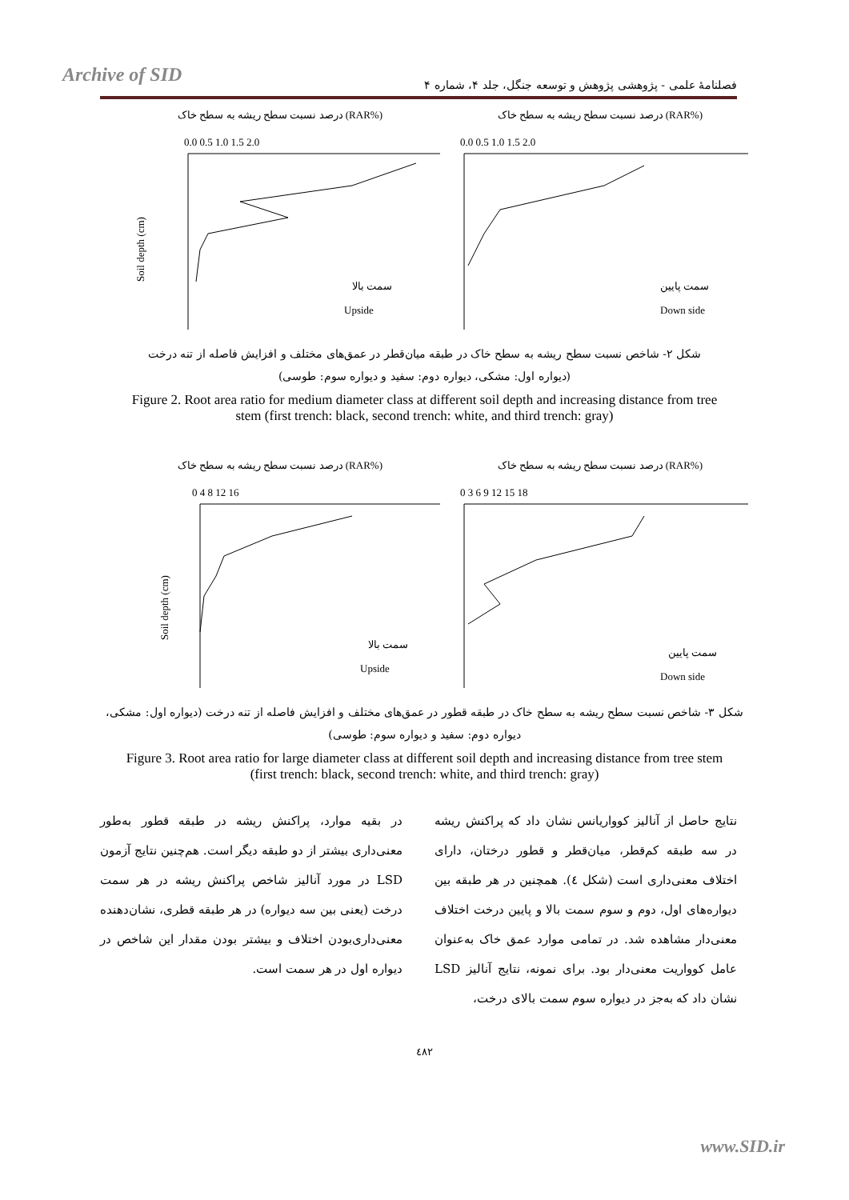Archive of SID
فصلنامهٔ علمی - پژوهشی پژوهش و توسعه جنگل، جلد ۴، شماره ۴
درصد نسبت سطح ریشه به سطح خاک (RAR%)
0.0 0.5 1.0 1.5 2.0
Soil depth (cm)
سمت بالا
Upside
درصد نسبت سطح ریشه به سطح خاک (RAR%)
0.0 0.5 1.0 1.5 2.0
سمت پایین
Down side
شکل ۲- شاخص نسبت سطح ریشه به سطح خاک در طبقه میان‌قطر در عمق‌های مختلف و افزایش فاصله از تنه درخت
(دیواره اول: مشکی، دیواره دوم: سفید و دیواره سوم: طوسی)
Figure 2. Root area ratio for medium diameter class at different soil depth and increasing distance from tree stem (first trench: black, second trench: white, and third trench: gray)
درصد نسبت سطح ریشه به سطح خاک (RAR%)
0 4 8 12 16
Soil depth (cm)
سمت بالا
Upside
درصد نسبت سطح ریشه به سطح خاک (RAR%)
0 3 6 9 12 15 18
سمت پایین
Down side
شکل ۳- شاخص نسبت سطح ریشه به سطح خاک در طبقه قطور در عمق‌های مختلف و افزایش فاصله از تنه درخت (دیواره اول: مشکی، دیواره دوم: سفید و دیواره سوم: طوسی)
Figure 3. Root area ratio for large diameter class at different soil depth and increasing distance from tree stem (first trench: black, second trench: white, and third trench: gray)
در بقیه موارد، پراکنش ریشه در طبقه قطور به‌طور معنی‌داری بیشتر از دو طبقه دیگر است. هم‌چنین نتایج آزمون LSD در مورد آنالیز شاخص پراکنش ریشه در هر سمت درخت (یعنی بین سه دیواره) در هر طبقه قطری، نشان‌دهنده معنی‌داری‌بودن اختلاف و بیشتر بودن مقدار این شاخص در دیواره اول در هر سمت است.
نتایج حاصل از آنالیز کوواریانس نشان داد که پراکنش ریشه در سه طبقه کم‌قطر، میان‌قطر و قطور درختان، دارای اختلاف معنی‌داری است (شکل ٤). همچنین در هر طبقه بین دیواره‌های اول، دوم و سوم سمت بالا و پایین درخت اختلاف معنی‌دار مشاهده شد. در تمامی موارد عمق خاک به‌عنوان عامل کوواریت معنی‌دار بود. برای نمونه، نتایج آنالیز LSD نشان داد که به‌جز در دیواره سوم سمت بالای درخت،
٤٨٢
www.SID.ir